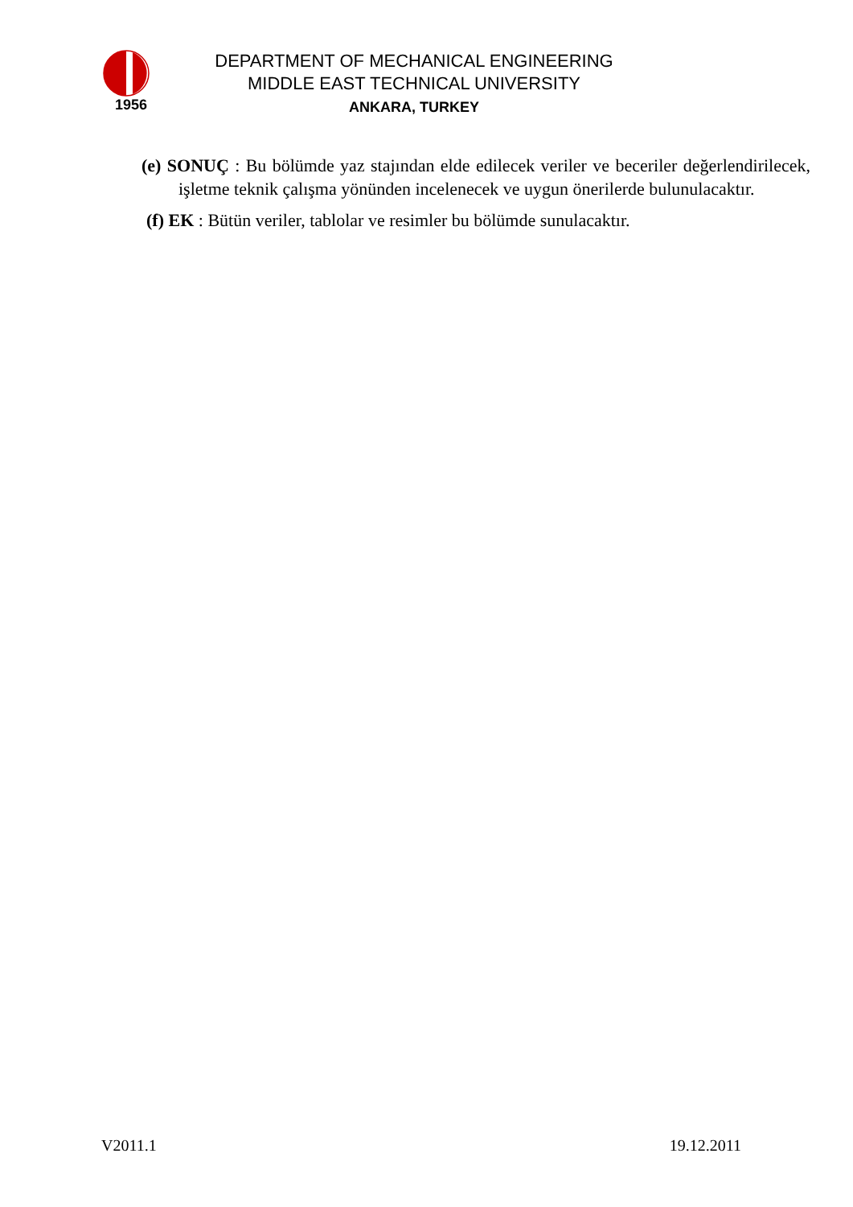1956
DEPARTMENT OF MECHANICAL ENGINEERING
MIDDLE EAST TECHNICAL UNIVERSITY
ANKARA, TURKEY
(e) SONUÇ : Bu bölümde yaz stajından elde edilecek veriler ve beceriler değerlendirilecek, işletme teknik çalışma yönünden incelenecek ve uygun önerilerde bulunulacaktır.
(f) EK : Bütün veriler, tablolar ve resimler bu bölümde sunulacaktır.
V2011.1 19.12.2011